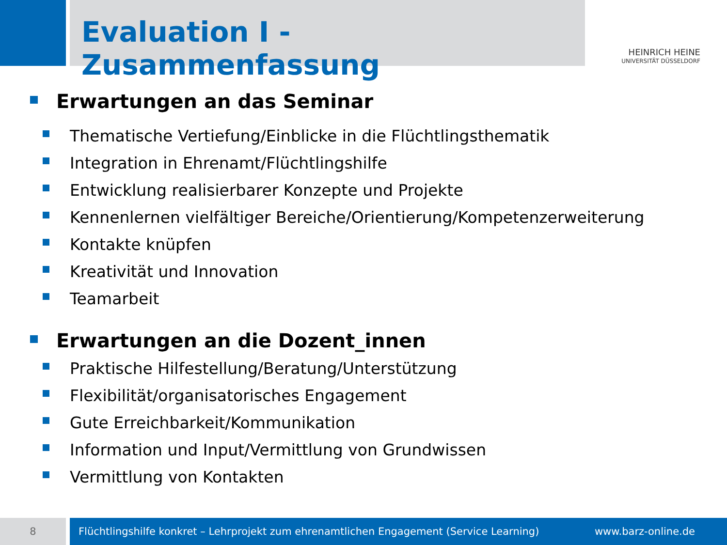Evaluation I - Zusammenfassung
HEINRICH HEINE
UNIVERSITÄT DÜSSELDORF
Erwartungen an das Seminar
Thematische Vertiefung/Einblicke in die Flüchtlingsthematik
Integration in Ehrenamt/Flüchtlingshilfe
Entwicklung realisierbarer Konzepte und Projekte
Kennenlernen vielfältiger Bereiche/Orientierung/Kompetenzerweiterung
Kontakte knüpfen
Kreativität und Innovation
Teamarbeit
Erwartungen an die Dozent_innen
Praktische Hilfestellung/Beratung/Unterstützung
Flexibilität/organisatorisches Engagement
Gute Erreichbarkeit/Kommunikation
Information und Input/Vermittlung von Grundwissen
Vermittlung von Kontakten
8
Flüchtlingshilfe konkret – Lehrprojekt zum ehrenamtlichen Engagement (Service Learning) www.barz-online.de